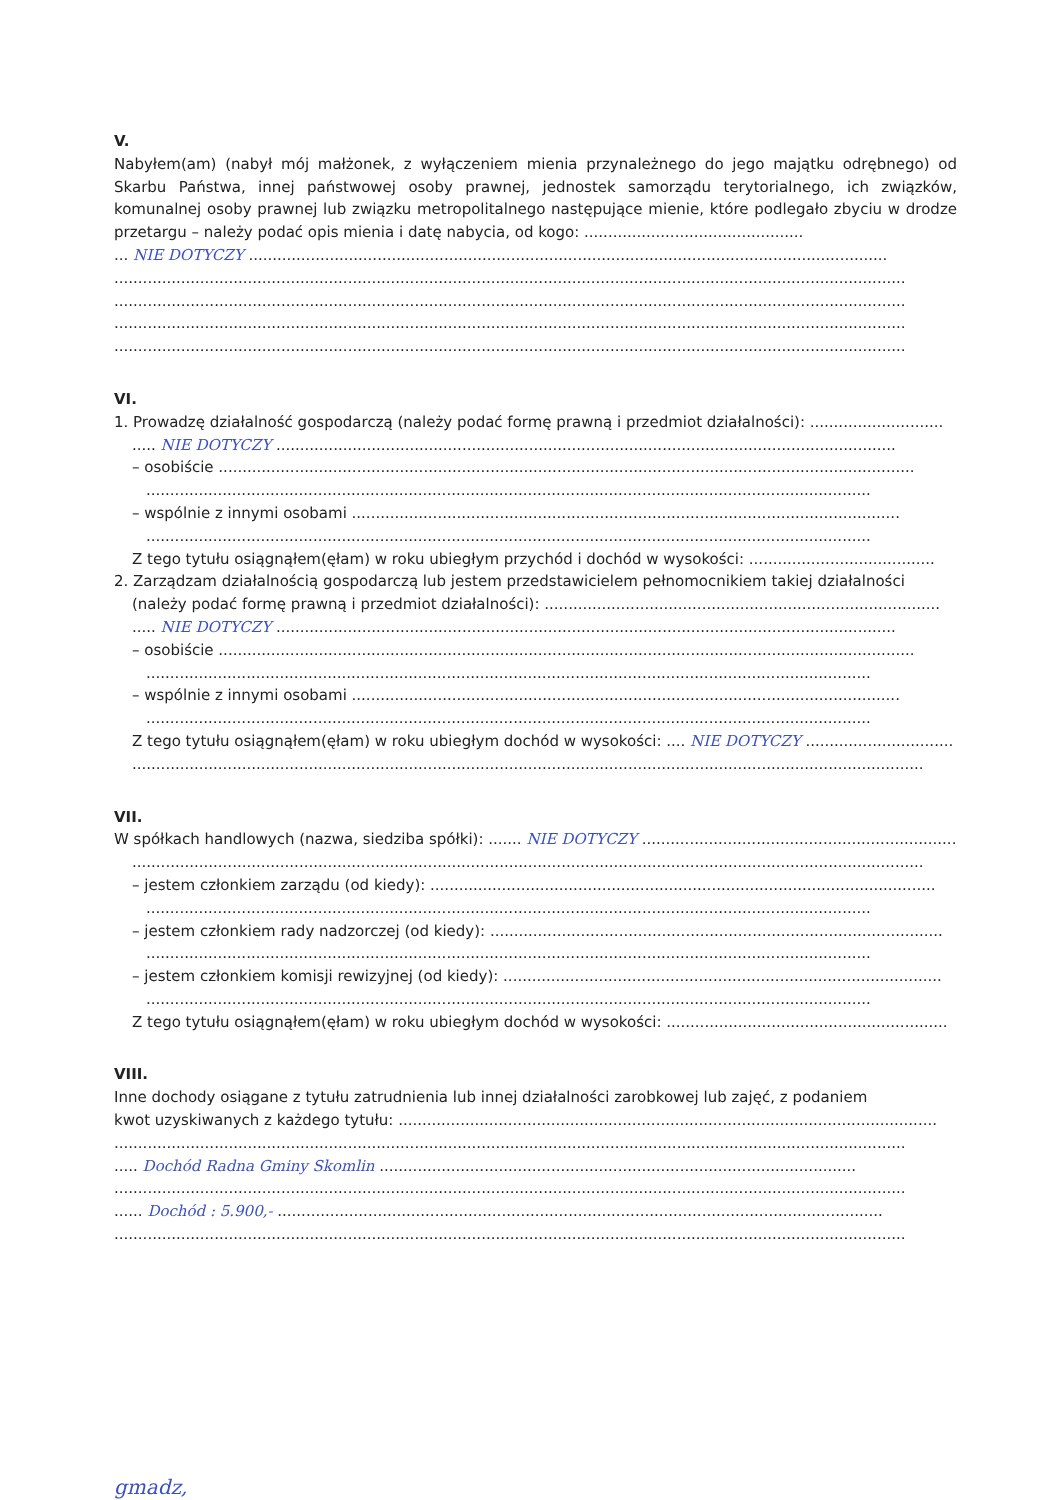V.
Nabyłem(am) (nabył mój małżonek, z wyłączeniem mienia przynależnego do jego majątku odrębnego) od Skarbu Państwa, innej państwowej osoby prawnej, jednostek samorządu terytorialnego, ich związków, komunalnej osoby prawnej lub związku metropolitalnego następujące mienie, które podlegało zbyciu w drodze przetargu – należy podać opis mienia i datę nabycia, od kogo: ..............................................
... NIE DOTYCZY ......................................................................................................................................
......................................................................................................................................................................
......................................................................................................................................................................
......................................................................................................................................................................
......................................................................................................................................................................
VI.
1. Prowadzę działalność gospodarczą (należy podać formę prawną i przedmiot działalności): ............................
..... NIE DOTYCZY ..................................................................................................................................
– osobiście ..................................................................................................................................................
........................................................................................................................................................
– wspólnie z innymi osobami ...................................................................................................................
........................................................................................................................................................
Z tego tytułu osiągnąłem(ęłam) w roku ubiegłym przychód i dochód w wysokości: .......................................
2. Zarządzam działalnością gospodarczą lub jestem przedstawicielem pełnomocnikiem takiej działalności
(należy podać formę prawną i przedmiot działalności): ...................................................................................
..... NIE DOTYCZY ..................................................................................................................................
– osobiście ..................................................................................................................................................
........................................................................................................................................................
– wspólnie z innymi osobami ...................................................................................................................
........................................................................................................................................................
Z tego tytułu osiągnąłem(ęłam) w roku ubiegłym dochód w wysokości: .... NIE DOTYCZY ...............................
......................................................................................................................................................................
VII.
W spółkach handlowych (nazwa, siedziba spółki): ....... NIE DOTYCZY ..........................................................................
......................................................................................................................................................................
– jestem członkiem zarządu (od kiedy): ..........................................................................................................
........................................................................................................................................................
– jestem członkiem rady nadzorczej (od kiedy): ...............................................................................................
........................................................................................................................................................
– jestem członkiem komisji rewizyjnej (od kiedy): ............................................................................................
........................................................................................................................................................
Z tego tytułu osiągnąłem(ęłam) w roku ubiegłym dochód w wysokości: ...........................................................
VIII.
Inne dochody osiągane z tytułu zatrudnienia lub innej działalności zarobkowej lub zajęć, z podaniem
kwot uzyskiwanych z każdego tytułu: .................................................................................................................
......................................................................................................................................................................
..... Dochód Radna Gminy Skomlin ....................................................................................................
......................................................................................................................................................................
...... Dochód : 5.900,- ...............................................................................................................................
......................................................................................................................................................................
gmadz,